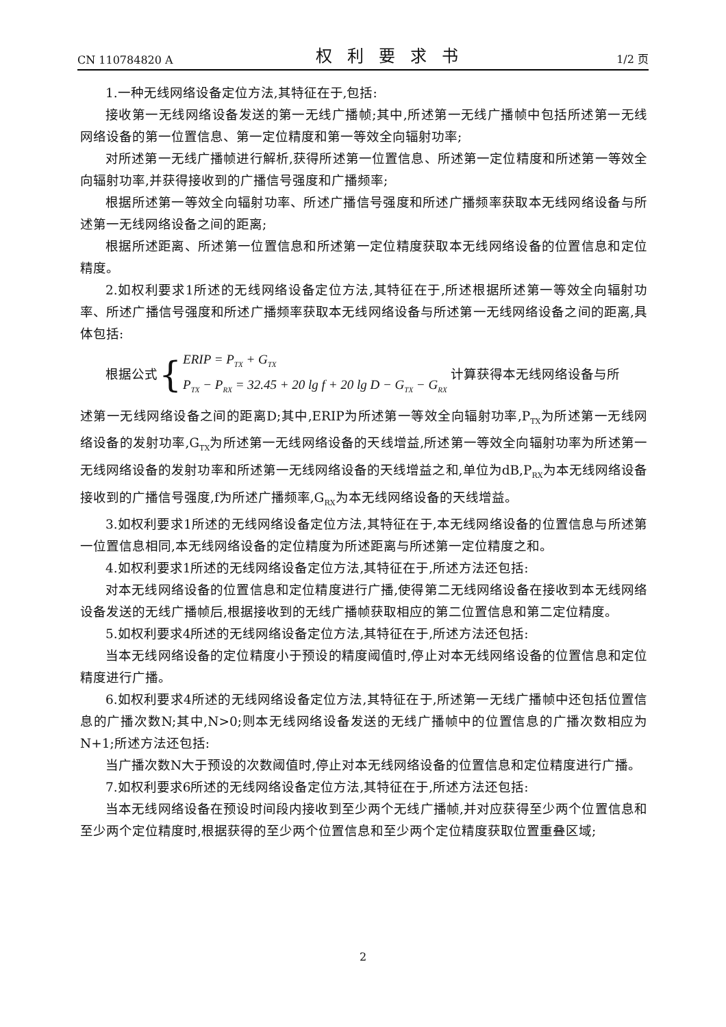CN 110784820 A 权利要求书 1/2 页
1.一种无线网络设备定位方法,其特征在于,包括:
接收第一无线网络设备发送的第一无线广播帧;其中,所述第一无线广播帧中包括所述第一无线网络设备的第一位置信息、第一定位精度和第一等效全向辐射功率;
对所述第一无线广播帧进行解析,获得所述第一位置信息、所述第一定位精度和所述第一等效全向辐射功率,并获得接收到的广播信号强度和广播频率;
根据所述第一等效全向辐射功率、所述广播信号强度和所述广播频率获取本无线网络设备与所述第一无线网络设备之间的距离;
根据所述距离、所述第一位置信息和所述第一定位精度获取本无线网络设备的位置信息和定位精度。
2.如权利要求1所述的无线网络设备定位方法,其特征在于,所述根据所述第一等效全向辐射功率、所述广播信号强度和所述广播频率获取本无线网络设备与所述第一无线网络设备之间的距离,具体包括:
根据公式 { ERIP = P<sub>TX</sub> + G<sub>TX</sub>
P<sub>TX</sub> − P<sub>RX</sub> = 32.45 + 20 lg f + 20 lg D − G<sub>TX</sub> − G<sub>RX</sub> 计算获得本无线网络设备与所
述第一无线网络设备之间的距离D;其中,ERIP为所述第一等效全向辐射功率,P<sub>TX</sub>为所述第一无线网络设备的发射功率,G<sub>TX</sub>为所述第一无线网络设备的天线增益,所述第一等效全向辐射功率为所述第一无线网络设备的发射功率和所述第一无线网络设备的天线增益之和,单位为dB,P<sub>RX</sub>为本无线网络设备接收到的广播信号强度,f为所述广播频率,G<sub>RX</sub>为本无线网络设备的天线增益。
3.如权利要求1所述的无线网络设备定位方法,其特征在于,本无线网络设备的位置信息与所述第一位置信息相同,本无线网络设备的定位精度为所述距离与所述第一定位精度之和。
4.如权利要求1所述的无线网络设备定位方法,其特征在于,所述方法还包括:
对本无线网络设备的位置信息和定位精度进行广播,使得第二无线网络设备在接收到本无线网络设备发送的无线广播帧后,根据接收到的无线广播帧获取相应的第二位置信息和第二定位精度。
5.如权利要求4所述的无线网络设备定位方法,其特征在于,所述方法还包括:
当本无线网络设备的定位精度小于预设的精度阈值时,停止对本无线网络设备的位置信息和定位精度进行广播。
6.如权利要求4所述的无线网络设备定位方法,其特征在于,所述第一无线广播帧中还包括位置信息的广播次数N;其中,N>0;则本无线网络设备发送的无线广播帧中的位置信息的广播次数相应为N+1;所述方法还包括:
当广播次数N大于预设的次数阈值时,停止对本无线网络设备的位置信息和定位精度进行广播。
7.如权利要求6所述的无线网络设备定位方法,其特征在于,所述方法还包括:
当本无线网络设备在预设时间段内接收到至少两个无线广播帧,并对应获得至少两个位置信息和至少两个定位精度时,根据获得的至少两个位置信息和至少两个定位精度获取位置重叠区域;
2